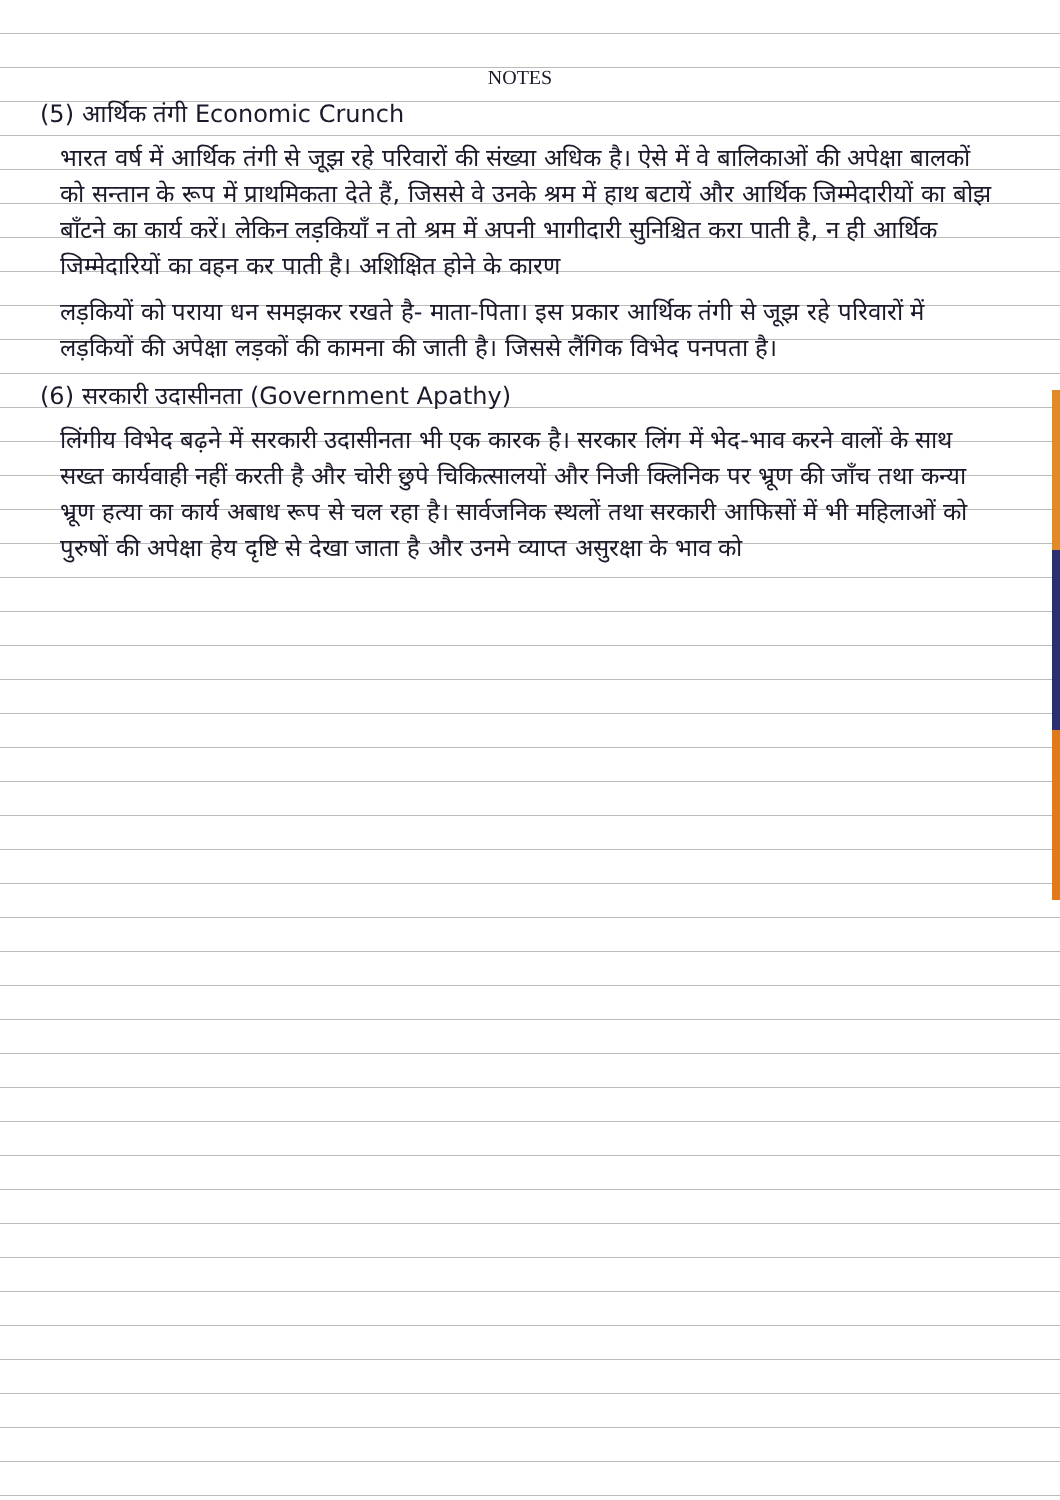NOTES
(5) आर्थिक तंगी Economic Crunch
भारत वर्ष में आर्थिक तंगी से जूझ रहे परिवारों की संख्या अधिक है। ऐसे में वे बालिकाओं की अपेक्षा बालकों को सन्तान के रूप में प्राथमिकता देते हैं, जिससे वे उनके श्रम में हाथ बटायें और आर्थिक जिम्मेदारीयों का बोझ बाँटने का कार्य करें। लेकिन लड़कियाँ न तो श्रम में अपनी भागीदारी सुनिश्चित करा पाती है, न ही आर्थिक जिम्मेदारियों का वहन कर पाती है। अशिक्षित होने के कारण
लड़कियों को पराया धन समझकर रखते है- माता-पिता। इस प्रकार आर्थिक तंगी से जूझ रहे परिवारों में लड़कियों की अपेक्षा लड़कों की कामना की जाती है। जिससे लैंगिक विभेद पनपता है।
(6) सरकारी उदासीनता (Government Apathy)
लिंगीय विभेद बढ़ने में सरकारी उदासीनता भी एक कारक है। सरकार लिंग में भेद-भाव करने वालों के साथ सख्त कार्यवाही नहीं करती है और चोरी छुपे चिकित्सालयों और निजी क्लिनिक पर भ्रूण की जाँच तथा कन्या भ्रूण हत्या का कार्य अबाध रूप से चल रहा है। सार्वजनिक स्थलों तथा सरकारी आफिसों में भी महिलाओं को पुरुषों की अपेक्षा हेय दृष्टि से देखा जाता है और उनमे व्याप्त असुरक्षा के भाव को